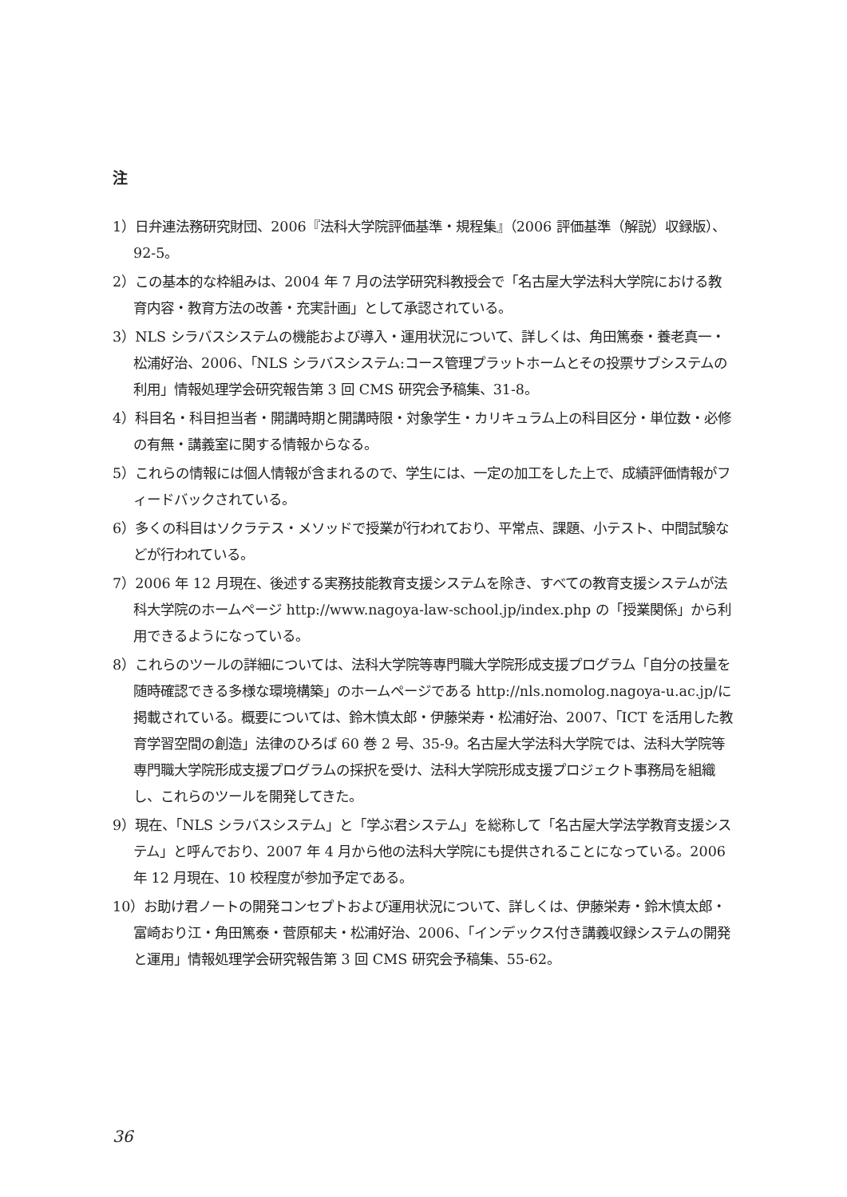注
1）日弁連法務研究財団、2006『法科大学院評価基準・規程集』（2006 評価基準（解説）収録版）、92-5。
2）この基本的な枠組みは、2004 年 7 月の法学研究科教授会で「名古屋大学法科大学院における教育内容・教育方法の改善・充実計画」として承認されている。
3）NLS シラバスシステムの機能および導入・運用状況について、詳しくは、角田篤泰・養老真一・松浦好治、2006、「NLS シラバスシステム:コース管理プラットホームとその投票サブシステムの利用」情報処理学会研究報告第 3 回 CMS 研究会予稿集、31-8。
4）科目名・科目担当者・開講時期と開講時限・対象学生・カリキュラム上の科目区分・単位数・必修の有無・講義室に関する情報からなる。
5）これらの情報には個人情報が含まれるので、学生には、一定の加工をした上で、成績評価情報がフィードバックされている。
6）多くの科目はソクラテス・メソッドで授業が行われており、平常点、課題、小テスト、中間試験などが行われている。
7）2006 年 12 月現在、後述する実務技能教育支援システムを除き、すべての教育支援システムが法科大学院のホームページ http://www.nagoya-law-school.jp/index.php の「授業関係」から利用できるようになっている。
8）これらのツールの詳細については、法科大学院等専門職大学院形成支援プログラム「自分の技量を随時確認できる多様な環境構築」のホームページである http://nls.nomolog.nagoya-u.ac.jp/に掲載されている。概要については、鈴木慎太郎・伊藤栄寿・松浦好治、2007、「ICT を活用した教育学習空間の創造」法律のひろば 60 巻 2 号、35-9。名古屋大学法科大学院では、法科大学院等専門職大学院形成支援プログラムの採択を受け、法科大学院形成支援プロジェクト事務局を組織し、これらのツールを開発してきた。
9）現在、「NLS シラバスシステム」と「学ぶ君システム」を総称して「名古屋大学法学教育支援システム」と呼んでおり、2007 年 4 月から他の法科大学院にも提供されることになっている。2006 年 12 月現在、10 校程度が参加予定である。
10）お助け君ノートの開発コンセプトおよび運用状況について、詳しくは、伊藤栄寿・鈴木慎太郎・富崎おり江・角田篤泰・菅原郁夫・松浦好治、2006、「インデックス付き講義収録システムの開発と運用」情報処理学会研究報告第 3 回 CMS 研究会予稿集、55-62。
36